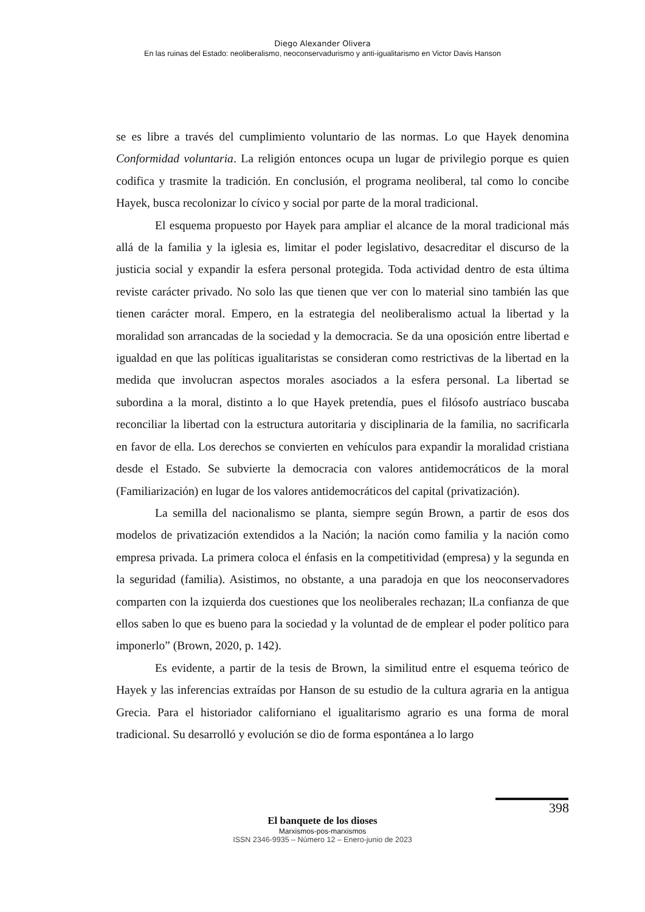Diego Alexander Olivera
En las ruinas del Estado: neoliberalismo, neoconservadurismo y anti-igualitarismo en Victor Davis Hanson
se es libre a través del cumplimiento voluntario de las normas. Lo que Hayek denomina Conformidad voluntaria. La religión entonces ocupa un lugar de privilegio porque es quien codifica y trasmite la tradición. En conclusión, el programa neoliberal, tal como lo concibe Hayek, busca recolonizar lo cívico y social por parte de la moral tradicional.
El esquema propuesto por Hayek para ampliar el alcance de la moral tradicional más allá de la familia y la iglesia es, limitar el poder legislativo, desacreditar el discurso de la justicia social y expandir la esfera personal protegida. Toda actividad dentro de esta última reviste carácter privado. No solo las que tienen que ver con lo material sino también las que tienen carácter moral. Empero, en la estrategia del neoliberalismo actual la libertad y la moralidad son arrancadas de la sociedad y la democracia. Se da una oposición entre libertad e igualdad en que las políticas igualitaristas se consideran como restrictivas de la libertad en la medida que involucran aspectos morales asociados a la esfera personal. La libertad se subordina a la moral, distinto a lo que Hayek pretendía, pues el filósofo austríaco buscaba reconciliar la libertad con la estructura autoritaria y disciplinaria de la familia, no sacrificarla en favor de ella. Los derechos se convierten en vehículos para expandir la moralidad cristiana desde el Estado. Se subvierte la democracia con valores antidemocráticos de la moral (Familiarización) en lugar de los valores antidemocráticos del capital (privatización).
La semilla del nacionalismo se planta, siempre según Brown, a partir de esos dos modelos de privatización extendidos a la Nación; la nación como familia y la nación como empresa privada. La primera coloca el énfasis en la competitividad (empresa) y la segunda en la seguridad (familia). Asistimos, no obstante, a una paradoja en que los neoconservadores comparten con la izquierda dos cuestiones que los neoliberales rechazan; lLa confianza de que ellos saben lo que es bueno para la sociedad y la voluntad de de emplear el poder político para imponerlo” (Brown, 2020, p. 142).
Es evidente, a partir de la tesis de Brown, la similitud entre el esquema teórico de Hayek y las inferencias extraídas por Hanson de su estudio de la cultura agraria en la antigua Grecia. Para el historiador californiano el igualitarismo agrario es una forma de moral tradicional. Su desarrolló y evolución se dio de forma espontánea a lo largo
398
El banquete de los dioses
Marxismos-pos-marxismos
ISSN 2346-9935 – Número 12 – Enero-junio de 2023